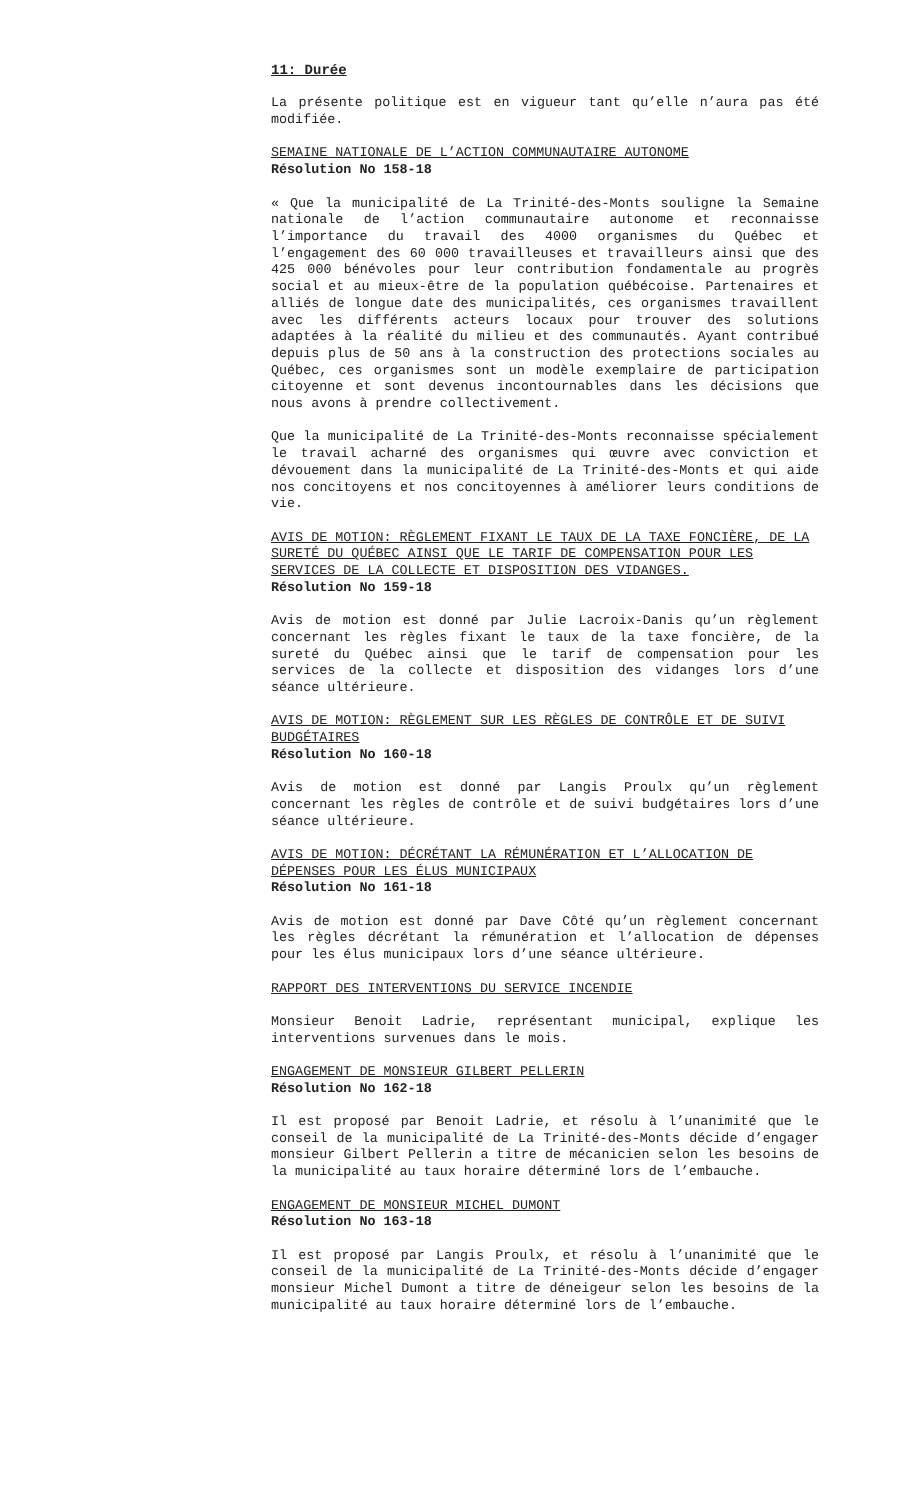11: Durée
La présente politique est en vigueur tant qu’elle n’aura pas été modifiée.
SEMAINE NATIONALE DE L’ACTION COMMUNAUTAIRE AUTONOME
Résolution No 158-18
« Que la municipalité de La Trinité-des-Monts souligne la Semaine nationale de l’action communautaire autonome et reconnaisse l’importance du travail des 4000 organismes du Québec et l’engagement des 60 000 travailleuses et travailleurs ainsi que des 425 000 bénévoles pour leur contribution fondamentale au progrès social et au mieux-être de la population québécoise. Partenaires et alliés de longue date des municipalités, ces organismes travaillent avec les différents acteurs locaux pour trouver des solutions adaptées à la réalité du milieu et des communautés. Ayant contribué depuis plus de 50 ans à la construction des protections sociales au Québec, ces organismes sont un modèle exemplaire de participation citoyenne et sont devenus incontournables dans les décisions que nous avons à prendre collectivement.
Que la municipalité de La Trinité-des-Monts reconnaisse spécialement le travail acharné des organismes qui œuvre avec conviction et dévouement dans la municipalité de La Trinité-des-Monts et qui aide nos concitoyens et nos concitoyennes à améliorer leurs conditions de vie.
AVIS DE MOTION: RÈGLEMENT FIXANT LE TAUX DE LA TAXE FONCIÈRE, DE LA SURETÉ DU QUÉBEC AINSI QUE LE TARIF DE COMPENSATION POUR LES SERVICES DE LA COLLECTE ET DISPOSITION DES VIDANGES.
Résolution No 159-18
Avis de motion est donné par Julie Lacroix-Danis qu’un règlement concernant les règles fixant le taux de la taxe foncière, de la sureté du Québec ainsi que le tarif de compensation pour les services de la collecte et disposition des vidanges lors d’une séance ultérieure.
AVIS DE MOTION: RÈGLEMENT SUR LES RÈGLES DE CONTRÔLE ET DE SUIVI BUDGÉTAIRES
Résolution No 160-18
Avis de motion est donné par Langis Proulx qu’un règlement concernant les règles de contrôle et de suivi budgétaires lors d’une séance ultérieure.
AVIS DE MOTION: DÉCRÉTANT LA RÉMUNÉRATION ET L’ALLOCATION DE DÉPENSES POUR LES ÉLUS MUNICIPAUX
Résolution No 161-18
Avis de motion est donné par Dave Côté qu’un règlement concernant les règles décrétant la rémunération et l’allocation de dépenses pour les élus municipaux lors d’une séance ultérieure.
RAPPORT DES INTERVENTIONS DU SERVICE INCENDIE
Monsieur Benoit Ladrie, représentant municipal, explique les interventions survenues dans le mois.
ENGAGEMENT DE MONSIEUR GILBERT PELLERIN
Résolution No 162-18
Il est proposé par Benoit Ladrie, et résolu à l’unanimité que le conseil de la municipalité de La Trinité-des-Monts décide d’engager monsieur Gilbert Pellerin a titre de mécanicien selon les besoins de la municipalité au taux horaire déterminé lors de l’embauche.
ENGAGEMENT DE MONSIEUR MICHEL DUMONT
Résolution No 163-18
Il est proposé par Langis Proulx, et résolu à l’unanimité que le conseil de la municipalité de La Trinité-des-Monts décide d’engager monsieur Michel Dumont a titre de déneigeur selon les besoins de la municipalité au taux horaire déterminé lors de l’embauche.